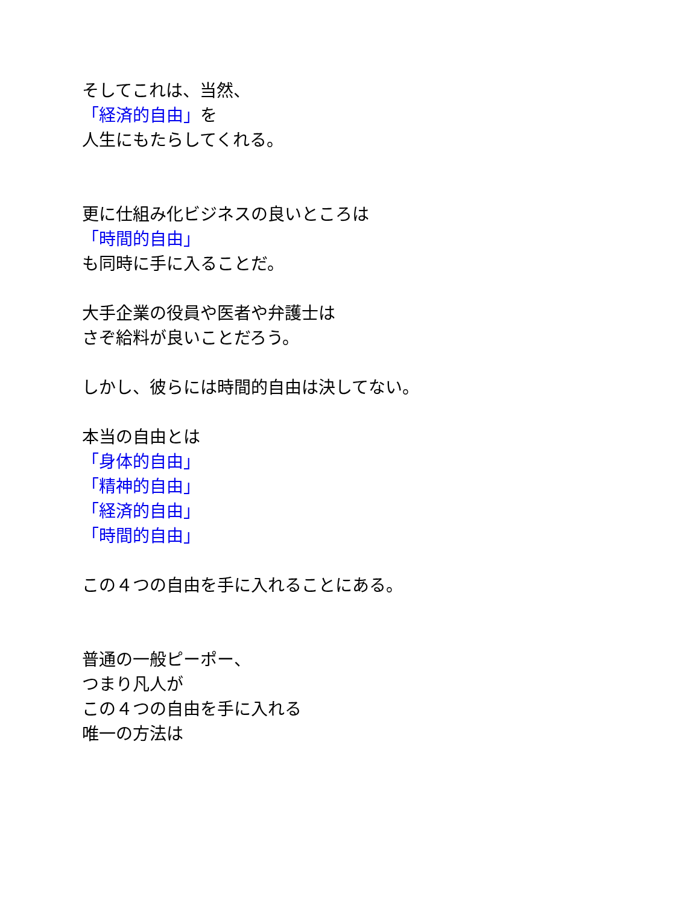そしてこれは、当然、
「経済的自由」を
人生にもたらしてくれる。
更に仕組み化ビジネスの良いところは
「時間的自由」
も同時に手に入ることだ。
大手企業の役員や医者や弁護士は
さぞ給料が良いことだろう。
しかし、彼らには時間的自由は決してない。
本当の自由とは
「身体的自由」
「精神的自由」
「経済的自由」
「時間的自由」
この４つの自由を手に入れることにある。
普通の一般ピーポー、
つまり凡人が
この４つの自由を手に入れる
唯一の方法は